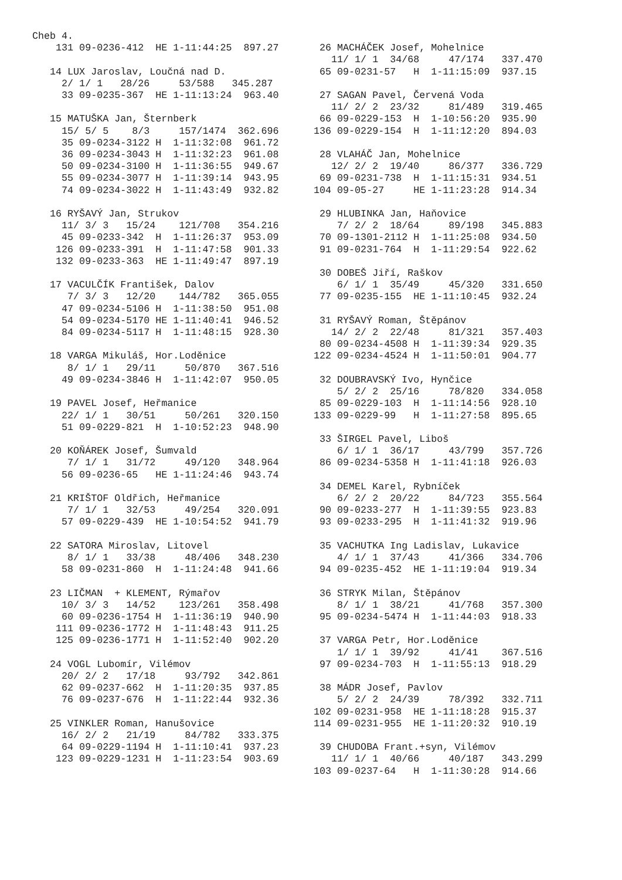Cheb 4.
    131 09-0236-412  HE 1-11:44:25  897.27

   14 LUX Jaroslav, Loučná nad D.
     2/ 1/ 1   28/26     53/588   345.287
     33 09-0235-367  HE 1-11:13:24  963.40

   15 MATUŠKA Jan, Šternberk
     15/ 5/ 5    8/3     157/1474  362.696
     35 09-0234-3122 H  1-11:32:08  961.72
     36 09-0234-3043 H  1-11:32:23  961.08
     50 09-0234-3100 H  1-11:36:55  949.67
     55 09-0234-3077 H  1-11:39:14  943.95
     74 09-0234-3022 H  1-11:43:49  932.82

   16 RYŠAVÝ Jan, Strukov
     11/ 3/ 3   15/24    121/708   354.216
     45 09-0233-342  H  1-11:26:37  953.09
    126 09-0233-391  H  1-11:47:58  901.33
    132 09-0233-363  HE 1-11:49:47  897.19

   17 VACULČÍK František, Dalov
      7/ 3/ 3   12/20    144/782   365.055
     47 09-0234-5106 H  1-11:38:50  951.08
     54 09-0234-5170 HE 1-11:40:41  946.52
     84 09-0234-5117 H  1-11:48:15  928.30

   18 VARGA Mikuláš, Hor.Loděnice
      8/ 1/ 1   29/11     50/870   367.516
     49 09-0234-3846 H  1-11:42:07  950.05

   19 PAVEL Josef, Heřmanice
     22/ 1/ 1   30/51     50/261   320.150
     51 09-0229-821  H  1-10:52:23  948.90

   20 KOŇÁREK Josef, Šumvald
      7/ 1/ 1   31/72     49/120   348.964
     56 09-0236-65   HE 1-11:24:46  943.74

   21 KRIŠTOF Oldřich, Heřmanice
      7/ 1/ 1   32/53     49/254   320.091
     57 09-0229-439  HE 1-10:54:52  941.79

   22 SATORA Miroslav, Litovel
      8/ 1/ 1   33/38     48/406   348.230
     58 09-0231-860  H  1-11:24:48  941.66

   23 LIČMAN  + KLEMENT, Rýmařov
     10/ 3/ 3   14/52    123/261   358.498
     60 09-0236-1754 H  1-11:36:19  940.90
    111 09-0236-1772 H  1-11:48:43  911.25
    125 09-0236-1771 H  1-11:52:40  902.20

   24 VOGL Lubomír, Vilémov
     20/ 2/ 2   17/18     93/792   342.861
     62 09-0237-662  H  1-11:20:35  937.85
     76 09-0237-676  H  1-11:22:44  932.36

   25 VINKLER Roman, Hanušovice
     16/ 2/ 2   21/19     84/782   333.375
     64 09-0229-1194 H  1-11:10:41  937.23
    123 09-0229-1231 H  1-11:23:54  903.69
 26 MACHÁČEK Josef, Mohelnice
   11/ 1/ 1  34/68     47/174   337.470
 65 09-0231-57   H  1-11:15:09  937.15

 27 SAGAN Pavel, Červená Voda
   11/ 2/ 2  23/32     81/489   319.465
 66 09-0229-153  H  1-10:56:20  935.90
136 09-0229-154  H  1-11:12:20  894.03

 28 VLAHÁČ Jan, Mohelnice
   12/ 2/ 2  19/40     86/377   336.729
 69 09-0231-738  H  1-11:15:31  934.51
104 09-05-27     HE 1-11:23:28  914.34

 29 HLUBINKA Jan, Haňovice
    7/ 2/ 2  18/64     89/198   345.883
 70 09-1301-2112 H  1-11:25:08  934.50
 91 09-0231-764  H  1-11:29:54  922.62

 30 DOBEŠ Jiří, Raškov
    6/ 1/ 1  35/49     45/320   331.650
 77 09-0235-155  HE 1-11:10:45  932.24

 31 RYŠAVÝ Roman, Štěpánov
   14/ 2/ 2  22/48     81/321   357.403
 80 09-0234-4508 H  1-11:39:34  929.35
122 09-0234-4524 H  1-11:50:01  904.77

 32 DOUBRAVSKÝ Ivo, Hynčice
    5/ 2/ 2  25/16     78/820   334.058
 85 09-0229-103  H  1-11:14:56  928.10
133 09-0229-99   H  1-11:27:58  895.65

 33 ŠIRGEL Pavel, Liboš
    6/ 1/ 1  36/17     43/799   357.726
 86 09-0234-5358 H  1-11:41:18  926.03

 34 DEMEL Karel, Rybníček
    6/ 2/ 2  20/22     84/723   355.564
 90 09-0233-277  H  1-11:39:55  923.83
 93 09-0233-295  H  1-11:41:32  919.96

 35 VACHUTKA Ing Ladislav, Lukavice
    4/ 1/ 1  37/43     41/366   334.706
 94 09-0235-452  HE 1-11:19:04  919.34

 36 STRYK Milan, Štěpánov
    8/ 1/ 1  38/21     41/768   357.300
 95 09-0234-5474 H  1-11:44:03  918.33

 37 VARGA Petr, Hor.Loděnice
    1/ 1/ 1  39/92     41/41    367.516
 97 09-0234-703  H  1-11:55:13  918.29

 38 MÁDR Josef, Pavlov
    5/ 2/ 2  24/39     78/392   332.711
102 09-0231-958  HE 1-11:18:28  915.37
114 09-0231-955  HE 1-11:20:32  910.19

 39 CHUDOBA Frant.+syn, Vilémov
   11/ 1/ 1  40/66     40/187   343.299
103 09-0237-64   H  1-11:30:28  914.66